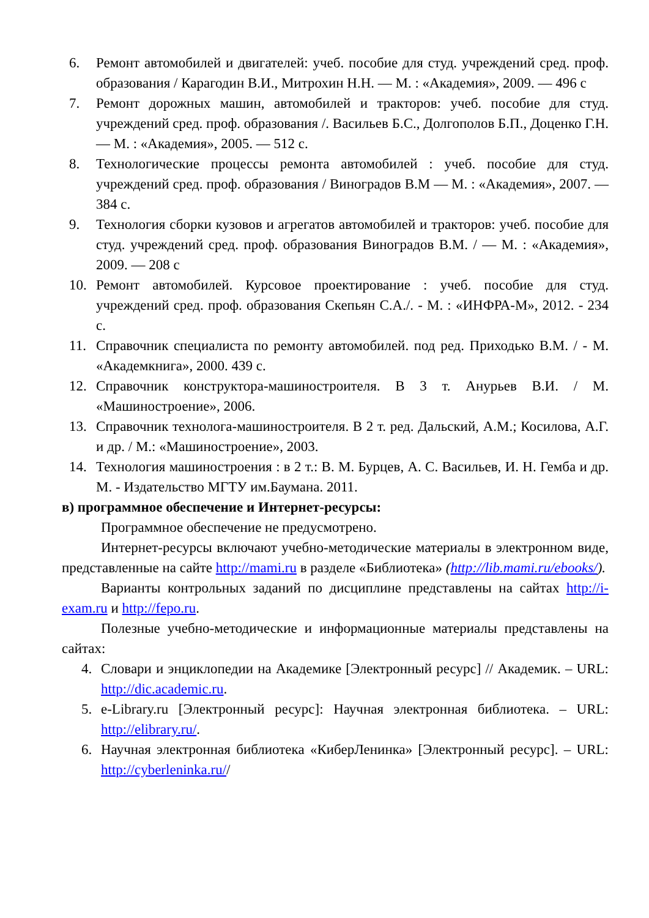6. Ремонт автомобилей и двигателей: учеб. пособие для студ. учреждений сред. проф. образования / Карагодин В.И., Митрохин Н.Н. — М. : «Академия», 2009. — 496 с
7. Ремонт дорожных машин, автомобилей и тракторов: учеб. пособие для студ. учреждений сред. проф. образования /. Васильев Б.С., Долгополов Б.П., Доценко Г.Н.— М. : «Академия», 2005. — 512 с.
8. Технологические процессы ремонта автомобилей : учеб. пособие для студ. учреждений сред. проф. образования / Виноградов В.М — М. : «Академия», 2007. — 384 с.
9. Технология сборки кузовов и агрегатов автомобилей и тракторов: учеб. пособие для студ. учреждений сред. проф. образования Виноградов В.М. / — М. : «Академия», 2009. — 208 с
10. Ремонт автомобилей. Курсовое проектирование : учеб. пособие для студ. учреждений сред. проф. образования Скепьян С.А./. - М. : «ИНФРА-М», 2012. - 234 с.
11. Справочник специалиста по ремонту автомобилей. под ред. Приходько В.М. / - М. «Академкнига», 2000. 439 с.
12. Справочник конструктора-машиностроителя. В 3 т. Анурьев В.И. / М. «Машиностроение», 2006.
13. Справочник технолога-машиностроителя. В 2 т. ред. Дальский, А.М.; Косилова, А.Г. и др. / М.: «Машиностроение», 2003.
14. Технология машиностроения : в 2 т.: В. М. Бурцев, А. С. Васильев, И. Н. Гемба и др. М. - Издательство МГТУ им.Баумана. 2011.
в) программное обеспечение и Интернет-ресурсы:
Программное обеспечение не предусмотрено.
Интернет-ресурсы включают учебно-методические материалы в электронном виде, представленные на сайте http://mami.ru в разделе «Библиотека» (http://lib.mami.ru/ebooks/).
Варианты контрольных заданий по дисциплине представлены на сайтах http://i-exam.ru и http://fepo.ru.
Полезные учебно-методические и информационные материалы представлены на сайтах:
4. Словари и энциклопедии на Академике [Электронный ресурс] // Академик. – URL: http://dic.academic.ru.
5. e-Library.ru [Электронный ресурс]: Научная электронная библиотека. – URL: http://elibrary.ru/.
6. Научная электронная библиотека «КиберЛенинка» [Электронный ресурс]. – URL: http://cyberleninka.ru//